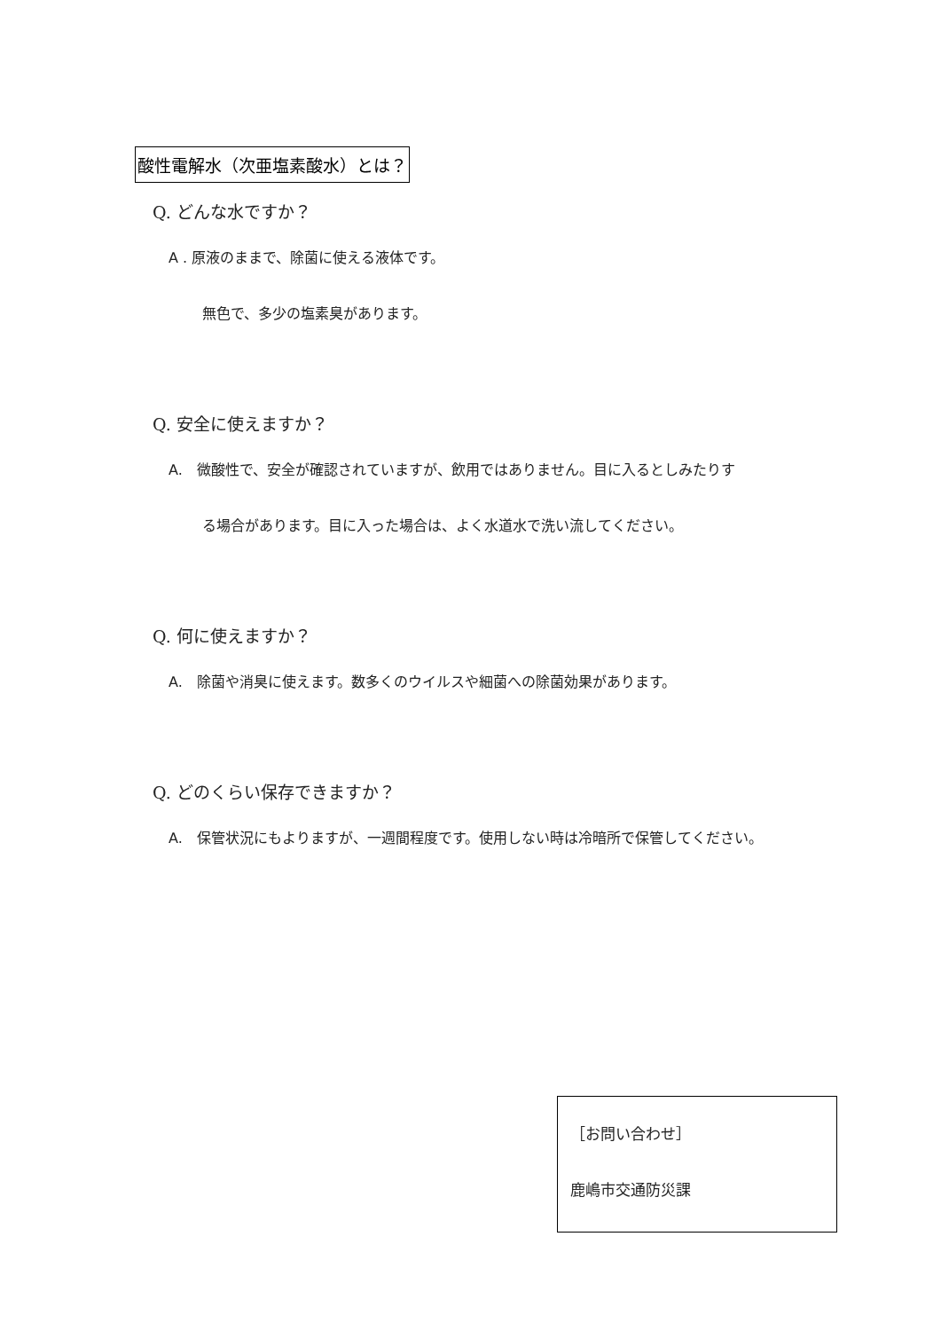酸性電解水（次亜塩素酸水）とは？
Q. どんな水ですか？
A . 原液のままで、除菌に使える液体です。
無色で、多少の塩素臭があります。
Q. 安全に使えますか？
A.　微酸性で、安全が確認されていますが、飲用ではありません。目に入るとしみたりす
る場合があります。目に入った場合は、よく水道水で洗い流してください。
Q. 何に使えますか？
A.　除菌や消臭に使えます。数多くのウイルスや細菌への除菌効果があります。
Q. どのくらい保存できますか？
A.　保管状況にもよりますが、一週間程度です。使用しない時は冷暗所で保管してください。
［お問い合わせ］
鹿嶋市交通防災課